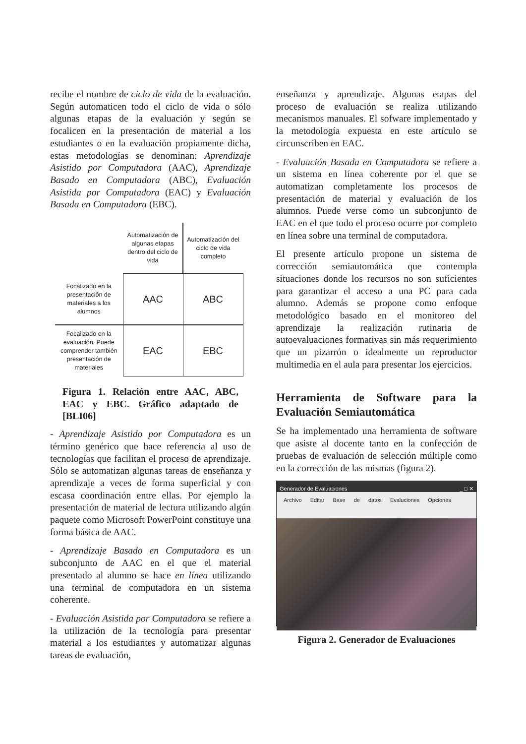recibe el nombre de ciclo de vida de la evaluación. Según automaticen todo el ciclo de vida o sólo algunas etapas de la evaluación y según se focalicen en la presentación de material a los estudiantes o en la evaluación propiamente dicha, estas metodologías se denominan: Aprendizaje Asistido por Computadora (AAC), Aprendizaje Basado en Computadora (ABC), Evaluación Asistida por Computadora (EAC) y Evaluación Basada en Computadora (EBC).
| | Automatización de algunas etapas dentro del ciclo de vida | Automatización del ciclo de vida completo |
| Focalizado en la presentación de materiales a los alumnos | AAC | ABC |
| Focalizado en la evaluación. Puede comprender también presentación de materiales | EAC | EBC |
Figura 1. Relación entre AAC, ABC, EAC y EBC. Gráfico adaptado de [BLI06]
- Aprendizaje Asistido por Computadora es un término genérico que hace referencia al uso de tecnologías que facilitan el proceso de aprendizaje. Sólo se automatizan algunas tareas de enseñanza y aprendizaje a veces de forma superficial y con escasa coordinación entre ellas. Por ejemplo la presentación de material de lectura utilizando algún paquete como Microsoft PowerPoint constituye una forma básica de AAC.
- Aprendizaje Basado en Computadora es un subconjunto de AAC en el que el material presentado al alumno se hace en línea utilizando una terminal de computadora en un sistema coherente.
- Evaluación Asistida por Computadora se refiere a la utilización de la tecnología para presentar material a los estudiantes y automatizar algunas tareas de evaluación,
enseñanza y aprendizaje. Algunas etapas del proceso de evaluación se realiza utilizando mecanismos manuales. El sofware implementado y la metodología expuesta en este artículo se circunscriben en EAC.
- Evaluación Basada en Computadora se refiere a un sistema en línea coherente por el que se automatizan completamente los procesos de presentación de material y evaluación de los alumnos. Puede verse como un subconjunto de EAC en el que todo el proceso ocurre por completo en línea sobre una terminal de computadora.
El presente artículo propone un sistema de corrección semiautomática que contempla situaciones donde los recursos no son suficientes para garantizar el acceso a una PC para cada alumno. Además se propone como enfoque metodológico basado en el monitoreo del aprendizaje la realización rutinaria de autoevaluaciones formativas sin más requerimiento que un pizarrón o idealmente un reproductor multimedia en el aula para presentar los ejercicios.
Herramienta de Software para la Evaluación Semiautomática
Se ha implementado una herramienta de software que asiste al docente tanto en la confección de pruebas de evaluación de selección múltiple como en la corrección de las mismas (figura 2).
Generador de Evaluaciones _ □ ✕
Archivo Editar Base de datos Evaluciones Opciones
Figura 2. Generador de Evaluaciones